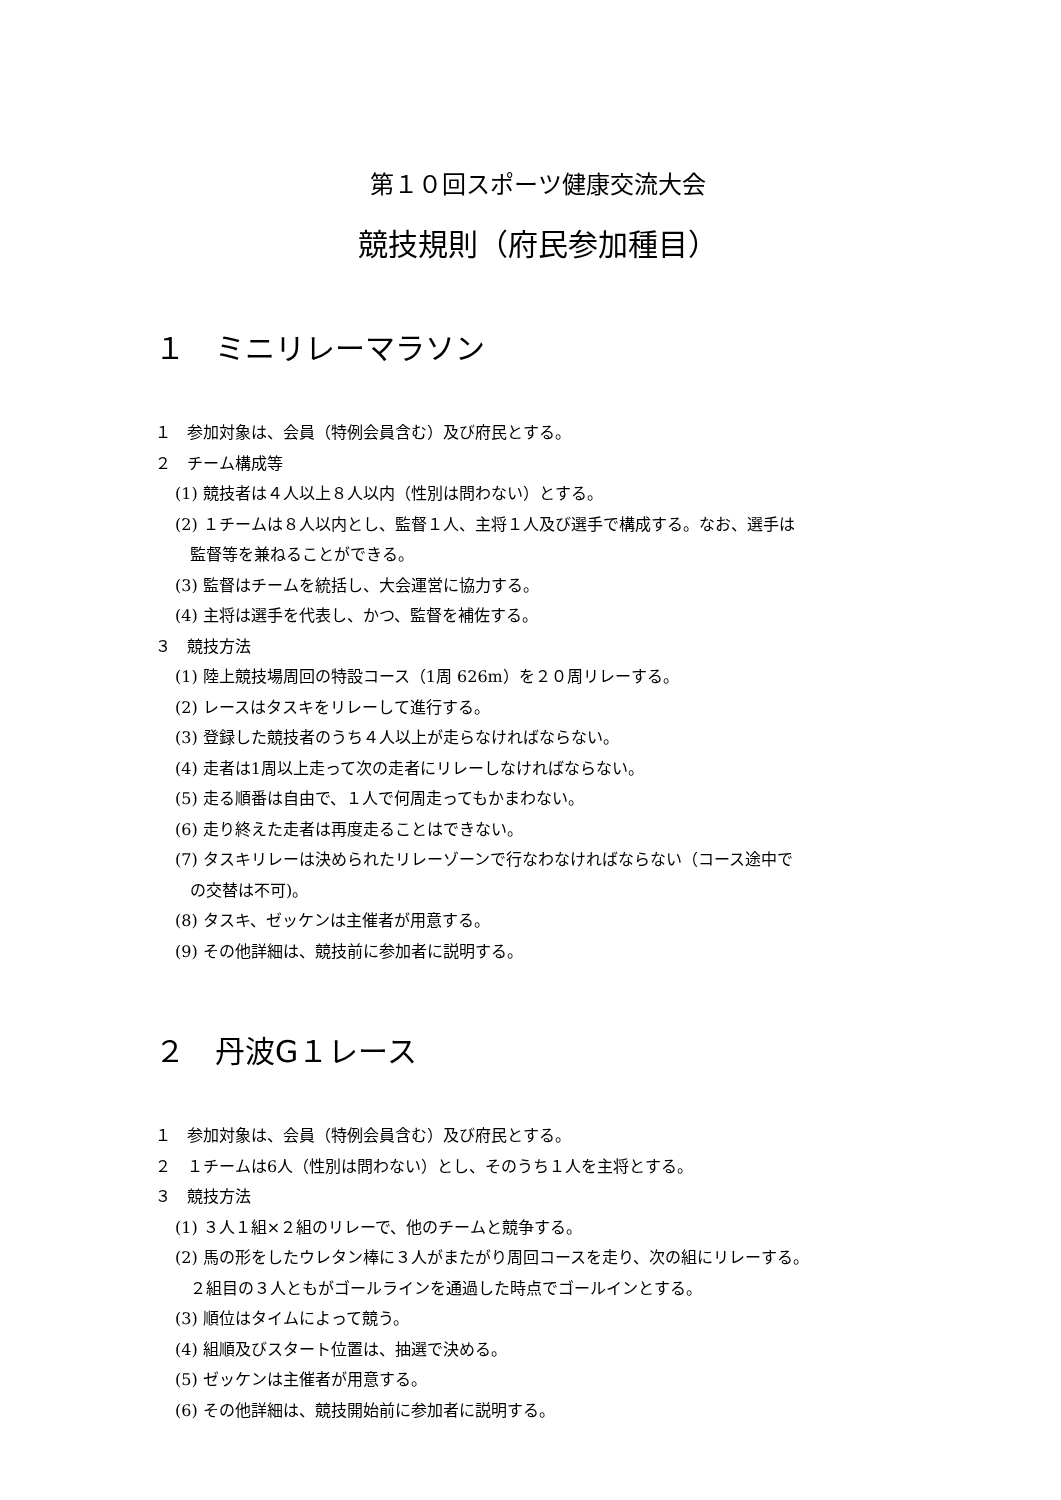第１０回スポーツ健康交流大会
競技規則（府民参加種目）
１　ミニリレーマラソン
１　参加対象は、会員（特例会員含む）及び府民とする。
２　チーム構成等
(1) 競技者は４人以上８人以内（性別は問わない）とする。
(2) １チームは８人以内とし、監督１人、主将１人及び選手で構成する。なお、選手は
監督等を兼ねることができる。
(3) 監督はチームを統括し、大会運営に協力する。
(4) 主将は選手を代表し、かつ、監督を補佐する。
３　競技方法
(1) 陸上競技場周回の特設コース（1周 626m）を２０周リレーする。
(2) レースはタスキをリレーして進行する。
(3) 登録した競技者のうち４人以上が走らなければならない。
(4) 走者は1周以上走って次の走者にリレーしなければならない。
(5) 走る順番は自由で、１人で何周走ってもかまわない。
(6) 走り終えた走者は再度走ることはできない。
(7) タスキリレーは決められたリレーゾーンで行なわなければならない（コース途中で
の交替は不可)。
(8) タスキ、ゼッケンは主催者が用意する。
(9) その他詳細は、競技前に参加者に説明する。
２　丹波G１レース
１　参加対象は、会員（特例会員含む）及び府民とする。
２　１チームは6人（性別は問わない）とし、そのうち１人を主将とする。
３　競技方法
(1) ３人１組×２組のリレーで、他のチームと競争する。
(2) 馬の形をしたウレタン棒に３人がまたがり周回コースを走り、次の組にリレーする。
２組目の３人ともがゴールラインを通過した時点でゴールインとする。
(3) 順位はタイムによって競う。
(4) 組順及びスタート位置は、抽選で決める。
(5) ゼッケンは主催者が用意する。
(6) その他詳細は、競技開始前に参加者に説明する。